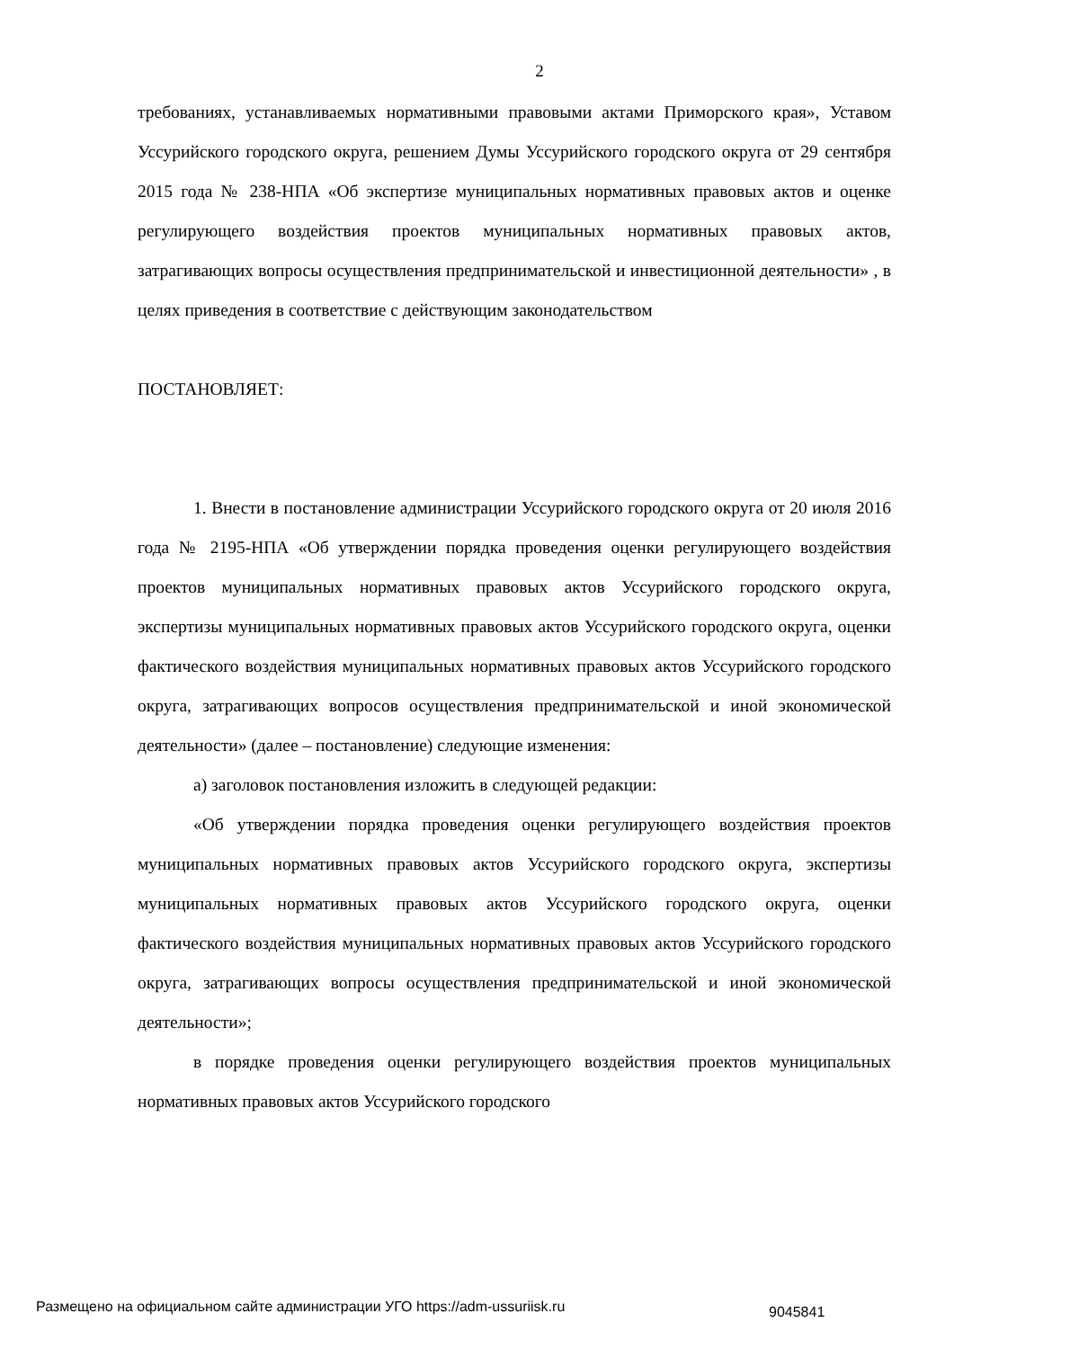2
требованиях, устанавливаемых нормативными правовыми актами Приморского края», Уставом Уссурийского городского округа, решением Думы Уссурийского городского округа от 29 сентября 2015 года № 238-НПА «Об экспертизе муниципальных нормативных правовых актов и оценке регулирующего воздействия проектов муниципальных нормативных правовых актов, затрагивающих вопросы осуществления предпринимательской и инвестиционной деятельности» , в целях приведения в соответствие с действующим законодательством
ПОСТАНОВЛЯЕТ:
1. Внести в постановление администрации Уссурийского городского округа от 20 июля 2016 года № 2195-НПА «Об утверждении порядка проведения оценки регулирующего воздействия проектов муниципальных нормативных правовых актов Уссурийского городского округа, экспертизы муниципальных нормативных правовых актов Уссурийского городского округа, оценки фактического воздействия муниципальных нормативных правовых актов Уссурийского городского округа, затрагивающих вопросов осуществления предпринимательской и иной экономической деятельности» (далее – постановление) следующие изменения:
а) заголовок постановления изложить в следующей редакции:
«Об утверждении порядка проведения оценки регулирующего воздействия проектов муниципальных нормативных правовых актов Уссурийского городского округа, экспертизы муниципальных нормативных правовых актов Уссурийского городского округа, оценки фактического воздействия муниципальных нормативных правовых актов Уссурийского городского округа, затрагивающих вопросы осуществления предпринимательской и иной экономической деятельности»;
в порядке проведения оценки регулирующего воздействия проектов муниципальных нормативных правовых актов Уссурийского городского
Размещено на официальном сайте администрации УГО https://adm-ussuriisk.ru 9045841